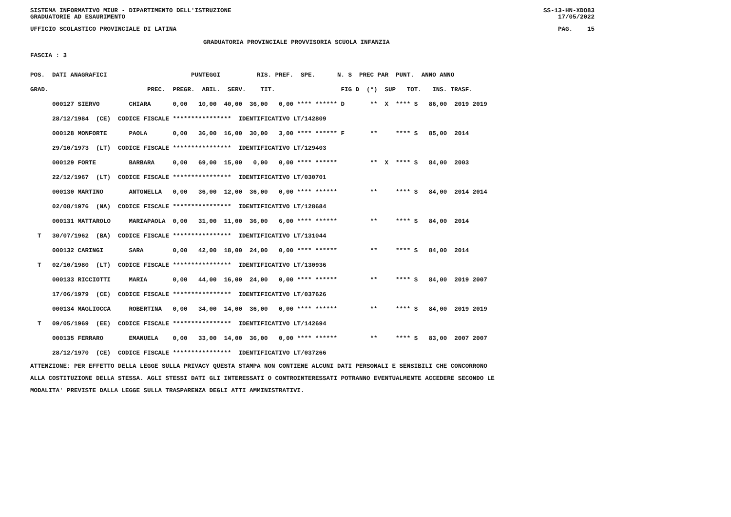SISTEMA INFORMATIVO MIUR - DIPARTIMENTO DELL'ISTRUZIONE
GRADUATORIE AD ESAURIMENTO SS-13-HN-XDO83
17/05/2022
UFFICIO SCOLASTICO PROVINCIALE DI LATINA PAG. 15
GRADUATORIA PROVINCIALE PROVVISORIA SCUOLA INFANZIA
FASCIA : 3
| POS. DATI ANAGRAFICI PUNTEGGI RIS. PREF. SPE. N. S PREC PAR PUNT. ANNO ANNO |
| GRAD. PREC. PREGR. ABIL. SERV. TIT. FIG D (*) SUP TOT. INS. TRASF. |
| 000127 SIERVO CHIARA 0,00 10,00 40,00 36,00 0,00 **** ****** D ** X **** S 86,00 2019 2019 |
| 28/12/1984 (CE) CODICE FISCALE **************** IDENTIFICATIVO LT/142809 |
| 000128 MONFORTE PAOLA 0,00 36,00 16,00 30,00 3,00 **** ****** F ** **** S 85,00 2014 |
| 29/10/1973 (LT) CODICE FISCALE **************** IDENTIFICATIVO LT/129403 |
| 000129 FORTE BARBARA 0,00 69,00 15,00 0,00 0,00 **** ****** ** X **** S 84,00 2003 |
| 22/12/1967 (LT) CODICE FISCALE **************** IDENTIFICATIVO LT/030701 |
| 000130 MARTINO ANTONELLA 0,00 36,00 12,00 36,00 0,00 **** ****** ** **** S 84,00 2014 2014 |
| 02/08/1976 (NA) CODICE FISCALE **************** IDENTIFICATIVO LT/128684 |
| 000131 MATTAROLO MARIAPAOLA 0,00 31,00 11,00 36,00 6,00 **** ****** ** **** S 84,00 2014 |
| T 30/07/1962 (BA) CODICE FISCALE **************** IDENTIFICATIVO LT/131044 |
| 000132 CARINGI SARA 0,00 42,00 18,00 24,00 0,00 **** ****** ** **** S 84,00 2014 |
| T 02/10/1980 (LT) CODICE FISCALE **************** IDENTIFICATIVO LT/130936 |
| 000133 RICCIOTTI MARIA 0,00 44,00 16,00 24,00 0,00 **** ****** ** **** S 84,00 2019 2007 |
| 17/06/1979 (CE) CODICE FISCALE **************** IDENTIFICATIVO LT/037626 |
| 000134 MAGLIOCCA ROBERTINA 0,00 34,00 14,00 36,00 0,00 **** ****** ** **** S 84,00 2019 2019 |
| T 09/05/1969 (EE) CODICE FISCALE **************** IDENTIFICATIVO LT/142694 |
| 000135 FERRARO EMANUELA 0,00 33,00 14,00 36,00 0,00 **** ****** ** **** S 83,00 2007 2007 |
| 28/12/1970 (CE) CODICE FISCALE **************** IDENTIFICATIVO LT/037266 |
ATTENZIONE: PER EFFETTO DELLA LEGGE SULLA PRIVACY QUESTA STAMPA NON CONTIENE ALCUNI DATI PERSONALI E SENSIBILI CHE CONCORRONO
ALLA COSTITUZIONE DELLA STESSA. AGLI STESSI DATI GLI INTERESSATI O CONTROINTERESSATI POTRANNO EVENTUALMENTE ACCEDERE SECONDO LE
MODALITA' PREVISTE DALLA LEGGE SULLA TRASPARENZA DEGLI ATTI AMMINISTRATIVI.